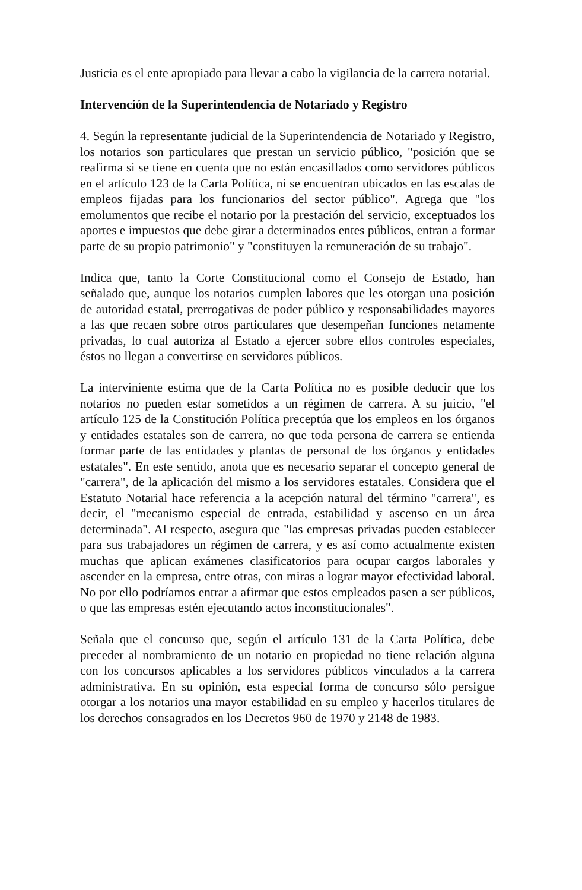Justicia es el ente apropiado para llevar a cabo la vigilancia de la carrera notarial.
Intervención de la Superintendencia de Notariado y Registro
4. Según la representante judicial de la Superintendencia de Notariado y Registro, los notarios son particulares que prestan un servicio público, "posición que se reafirma si se tiene en cuenta que no están encasillados como servidores públicos en el artículo 123 de la Carta Política, ni se encuentran ubicados en las escalas de empleos fijadas para los funcionarios del sector público". Agrega que "los emolumentos que recibe el notario por la prestación del servicio, exceptuados los aportes e impuestos que debe girar a determinados entes públicos, entran a formar parte de su propio patrimonio" y "constituyen la remuneración de su trabajo".
Indica que, tanto la Corte Constitucional como el Consejo de Estado, han señalado que, aunque los notarios cumplen labores que les otorgan una posición de autoridad estatal, prerrogativas de poder público y responsabilidades mayores a las que recaen sobre otros particulares que desempeñan funciones netamente privadas, lo cual autoriza al Estado a ejercer sobre ellos controles especiales, éstos no llegan a convertirse en servidores públicos.
La interviniente estima que de la Carta Política no es posible deducir que los notarios no pueden estar sometidos a un régimen de carrera. A su juicio, "el artículo 125 de la Constitución Política preceptúa que los empleos en los órganos y entidades estatales son de carrera, no que toda persona de carrera se entienda formar parte de las entidades y plantas de personal de los órganos y entidades estatales". En este sentido, anota que es necesario separar el concepto general de "carrera", de la aplicación del mismo a los servidores estatales. Considera que el Estatuto Notarial hace referencia a la acepción natural del término "carrera", es decir, el "mecanismo especial de entrada, estabilidad y ascenso en un área determinada". Al respecto, asegura que "las empresas privadas pueden establecer para sus trabajadores un régimen de carrera, y es así como actualmente existen muchas que aplican exámenes clasificatorios para ocupar cargos laborales y ascender en la empresa, entre otras, con miras a lograr mayor efectividad laboral. No por ello podríamos entrar a afirmar que estos empleados pasen a ser públicos, o que las empresas estén ejecutando actos inconstitucionales".
Señala que el concurso que, según el artículo 131 de la Carta Política, debe preceder al nombramiento de un notario en propiedad no tiene relación alguna con los concursos aplicables a los servidores públicos vinculados a la carrera administrativa. En su opinión, esta especial forma de concurso sólo persigue otorgar a los notarios una mayor estabilidad en su empleo y hacerlos titulares de los derechos consagrados en los Decretos 960 de 1970 y 2148 de 1983.